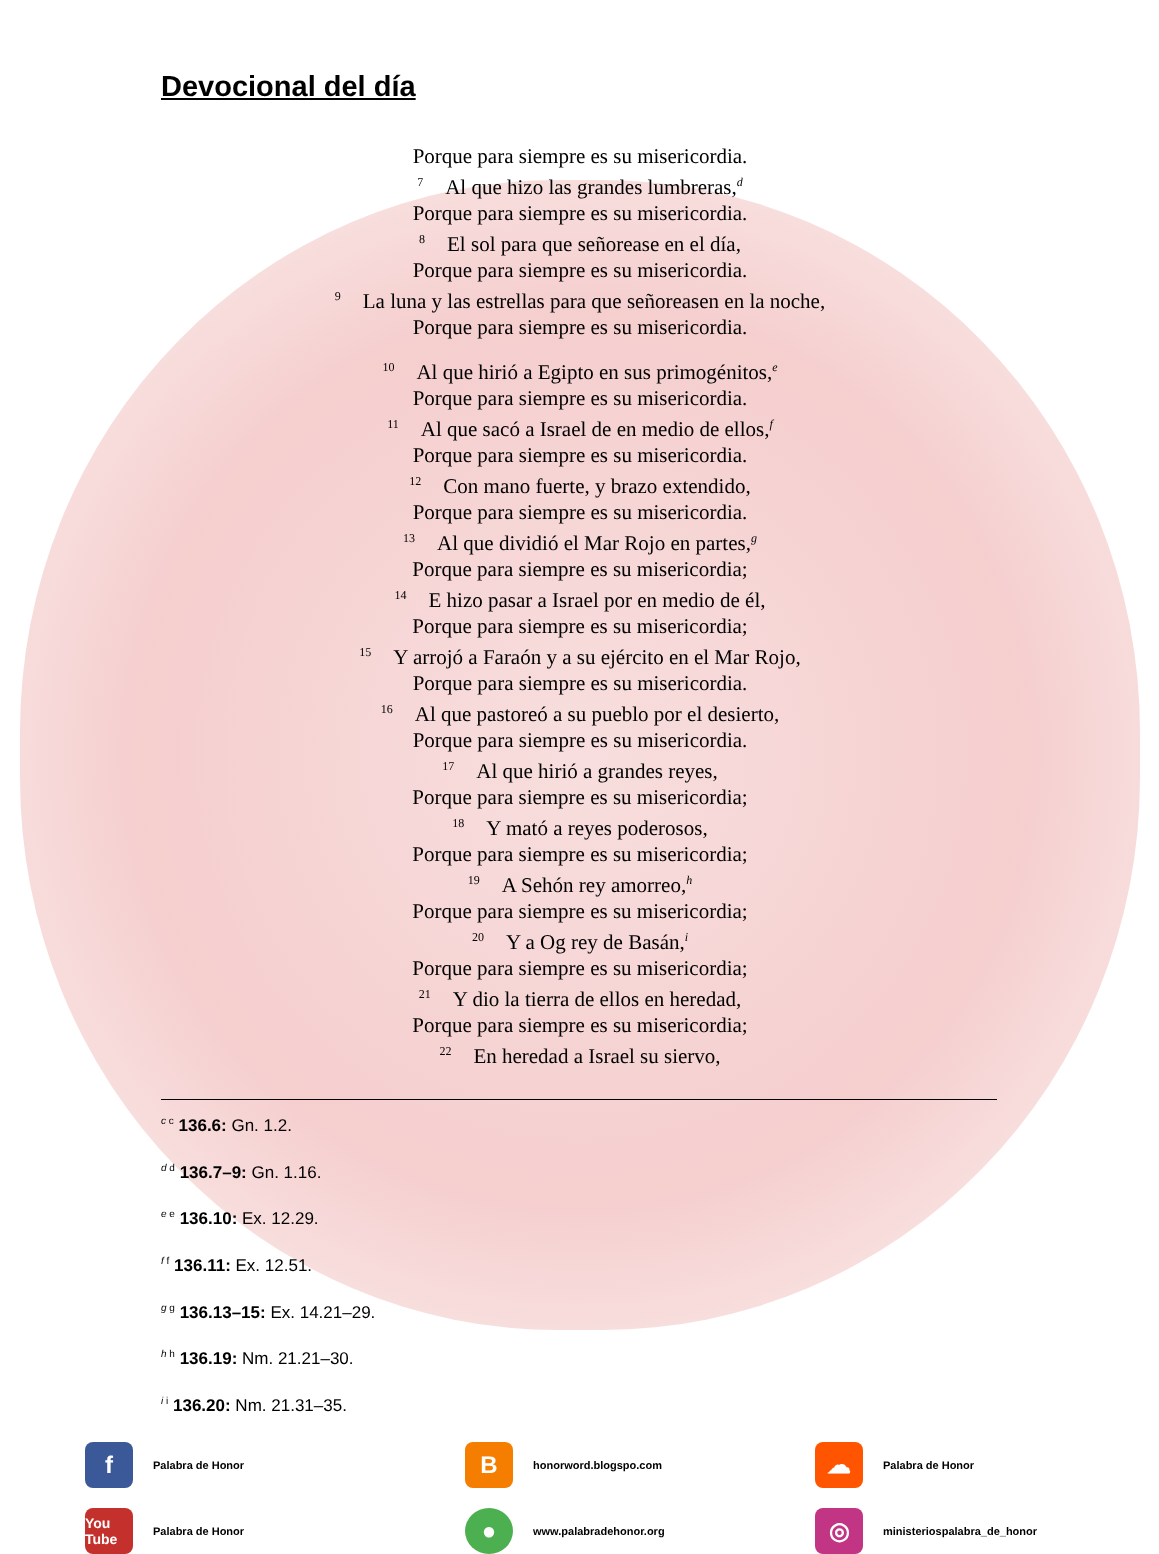Devocional del día
Porque para siempre es su misericordia.
<sup>7</sup> Al que hizo las grandes lumbreras,<sup>d</sup>
Porque para siempre es su misericordia.
<sup>8</sup> El sol para que señorease en el día,
Porque para siempre es su misericordia.
<sup>9</sup> La luna y las estrellas para que señoreasen en la noche,
Porque para siempre es su misericordia.
<sup>10</sup> Al que hirió a Egipto en sus primogénitos,<sup>e</sup>
Porque para siempre es su misericordia.
<sup>11</sup> Al que sacó a Israel de en medio de ellos,<sup>f</sup>
Porque para siempre es su misericordia.
<sup>12</sup> Con mano fuerte, y brazo extendido,
Porque para siempre es su misericordia.
<sup>13</sup>Al que dividió el Mar Rojo en partes,<sup>g</sup>
Porque para siempre es su misericordia;
<sup>14</sup> E hizo pasar a Israel por en medio de él,
Porque para siempre es su misericordia;
<sup>15</sup> Y arrojó a Faraón y a su ejército en el Mar Rojo,
Porque para siempre es su misericordia.
<sup>16</sup>Al que pastoreó a su pueblo por el desierto,
Porque para siempre es su misericordia.
<sup>17</sup>Al que hirió a grandes reyes,
Porque para siempre es su misericordia;
<sup>18</sup> Y mató a reyes poderosos,
Porque para siempre es su misericordia;
<sup>19</sup> A Sehón rey amorreo,<sup>h</sup>
Porque para siempre es su misericordia;
<sup>20</sup> Y a Og rey de Basán,<sup>i</sup>
Porque para siempre es su misericordia;
<sup>21</sup> Y dio la tierra de ellos en heredad,
Porque para siempre es su misericordia;
<sup>22</sup> En heredad a Israel su siervo,
<sup>c c</sup> 136.6: Gn. 1.2.
<sup>d d</sup> 136.7–9: Gn. 1.16.
<sup>e e</sup> 136.10: Ex. 12.29.
<sup>f f</sup> 136.11: Ex. 12.51.
<sup>g g</sup> 136.13–15: Ex. 14.21–29.
<sup>h h</sup> 136.19: Nm. 21.21–30.
<sup>i i</sup> 136.20: Nm. 21.31–35.
f Palabra de Honor
Bhonorword.blogspo.com
☁ Palabra de Honor
You Tube Palabra de Honor
● www.palabradehonor.org
◎ ministeriospalabra_de_honor